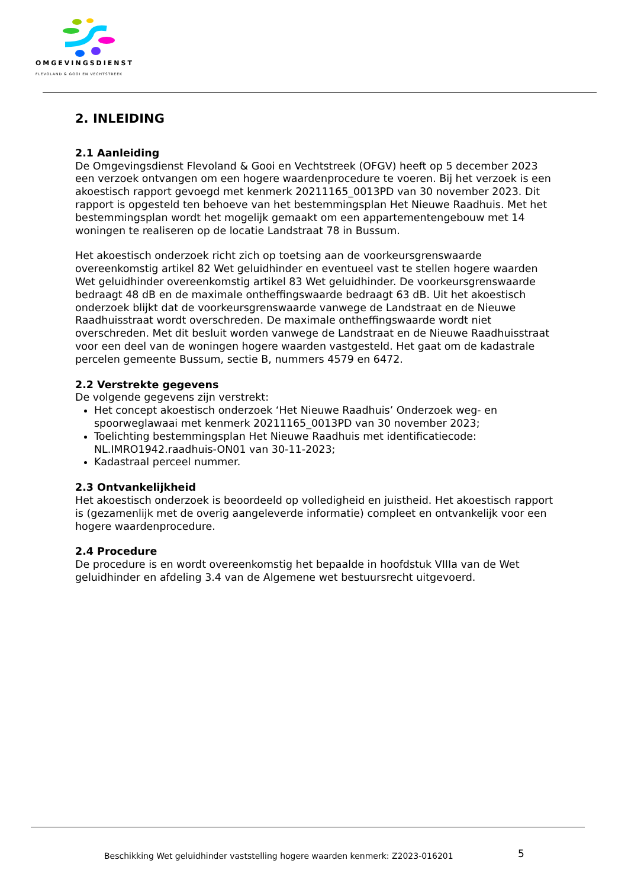OMGEVINGSDIENST
FLEVOLAND & GOOI EN VECHTSTREEK
2. INLEIDING
2.1 Aanleiding
De Omgevingsdienst Flevoland & Gooi en Vechtstreek (OFGV) heeft op 5 december 2023 een verzoek ontvangen om een hogere waardenprocedure te voeren. Bij het verzoek is een akoestisch rapport gevoegd met kenmerk 20211165_0013PD van 30 november 2023. Dit rapport is opgesteld ten behoeve van het bestemmingsplan Het Nieuwe Raadhuis. Met het bestemmingsplan wordt het mogelijk gemaakt om een appartementengebouw met 14 woningen te realiseren op de locatie Landstraat 78 in Bussum.
Het akoestisch onderzoek richt zich op toetsing aan de voorkeursgrenswaarde overeenkomstig artikel 82 Wet geluidhinder en eventueel vast te stellen hogere waarden Wet geluidhinder overeenkomstig artikel 83 Wet geluidhinder. De voorkeursgrenswaarde bedraagt 48 dB en de maximale ontheffingswaarde bedraagt 63 dB. Uit het akoestisch onderzoek blijkt dat de voorkeursgrenswaarde vanwege de Landstraat en de Nieuwe Raadhuisstraat wordt overschreden. De maximale ontheffingswaarde wordt niet overschreden. Met dit besluit worden vanwege de Landstraat en de Nieuwe Raadhuisstraat voor een deel van de woningen hogere waarden vastgesteld. Het gaat om de kadastrale percelen gemeente Bussum, sectie B, nummers 4579 en 6472.
2.2 Verstrekte gegevens
De volgende gegevens zijn verstrekt:
Het concept akoestisch onderzoek ‘Het Nieuwe Raadhuis’ Onderzoek weg- en spoorweglawaai met kenmerk 20211165_0013PD van 30 november 2023;
Toelichting bestemmingsplan Het Nieuwe Raadhuis met identificatiecode: NL.IMRO1942.raadhuis-ON01 van 30-11-2023;
Kadastraal perceel nummer.
2.3 Ontvankelijkheid
Het akoestisch onderzoek is beoordeeld op volledigheid en juistheid. Het akoestisch rapport is (gezamenlijk met de overig aangeleverde informatie) compleet en ontvankelijk voor een hogere waardenprocedure.
2.4 Procedure
De procedure is en wordt overeenkomstig het bepaalde in hoofdstuk VIIIa van de Wet geluidhinder en afdeling 3.4 van de Algemene wet bestuursrecht uitgevoerd.
Beschikking Wet geluidhinder vaststelling hogere waarden kenmerk: Z2023-016201
5